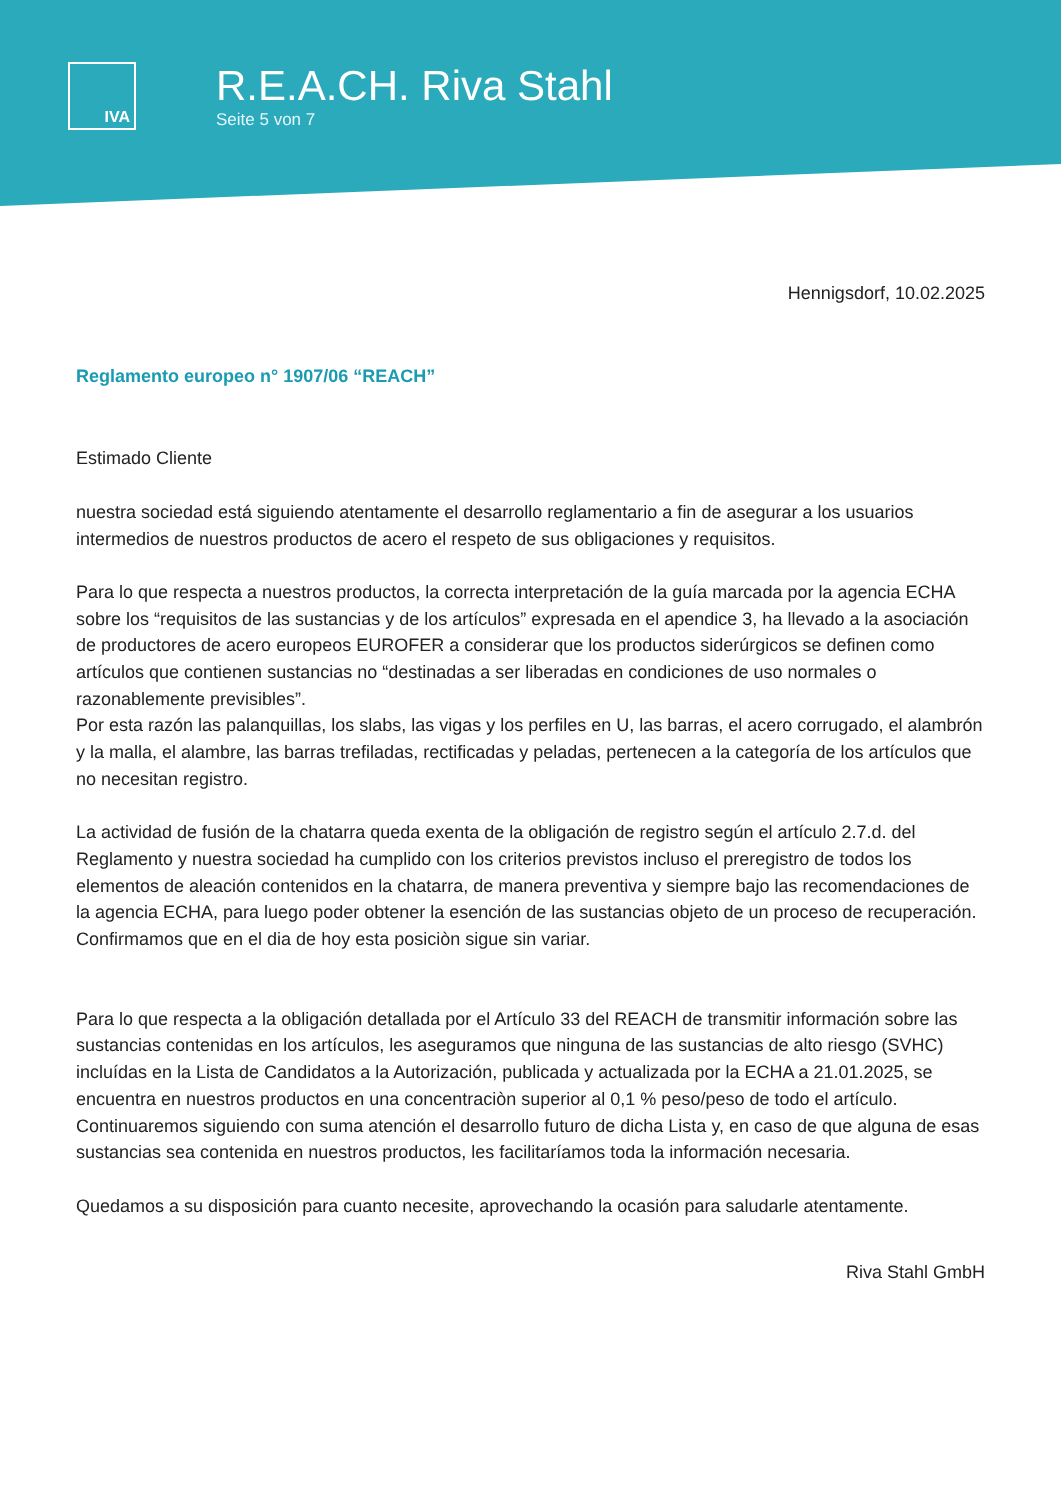IVA
R.E.A.CH. Riva Stahl
Seite 5 von 7
Hennigsdorf, 10.02.2025
Reglamento europeo n° 1907/06 “REACH”
Estimado Cliente
nuestra sociedad está siguiendo atentamente el desarrollo reglamentario a fin de asegurar a los usuarios intermedios de nuestros productos de acero el respeto de sus obligaciones y requisitos.
Para lo que respecta a nuestros productos, la correcta interpretación de la guía marcada por la agencia ECHA sobre los “requisitos de las sustancias y de los artículos” expresada en el apendice 3, ha llevado a la asociación de productores de acero europeos EUROFER a considerar que los productos siderúrgicos se definen como artículos que contienen sustancias no “destinadas a ser liberadas en condiciones de uso normales o razonablemente previsibles”.
Por esta razón las palanquillas, los slabs, las vigas y los perfiles en U, las barras, el acero corrugado, el alambrón y la malla, el alambre, las barras trefiladas, rectificadas y peladas, pertenecen a la categoría de los artículos que no necesitan registro.
La actividad de fusión de la chatarra queda exenta de la obligación de registro según el artículo 2.7.d. del Reglamento y nuestra sociedad ha cumplido con los criterios previstos incluso el preregistro de todos los elementos de aleación contenidos en la chatarra, de manera preventiva y siempre bajo las recomendaciones de la agencia ECHA, para luego poder obtener la esención de las sustancias objeto de un proceso de recuperación.
Confirmamos que en el dia de hoy esta posiciòn sigue sin variar.
Para lo que respecta a la obligación detallada por el Artículo 33 del REACH de transmitir información sobre las sustancias contenidas en los artículos, les aseguramos que ninguna de las sustancias de alto riesgo (SVHC) incluídas en la Lista de Candidatos a la Autorización, publicada y actualizada por la ECHA a 21.01.2025, se encuentra en nuestros productos en una concentraciòn superior al 0,1 % peso/peso de todo el artículo. Continuaremos siguiendo con suma atención el desarrollo futuro de dicha Lista y, en caso de que alguna de esas sustancias sea contenida en nuestros productos, les facilitaríamos toda la información necesaria.
Quedamos a su disposición para cuanto necesite, aprovechando la ocasión para saludarle atentamente.
Riva Stahl GmbH